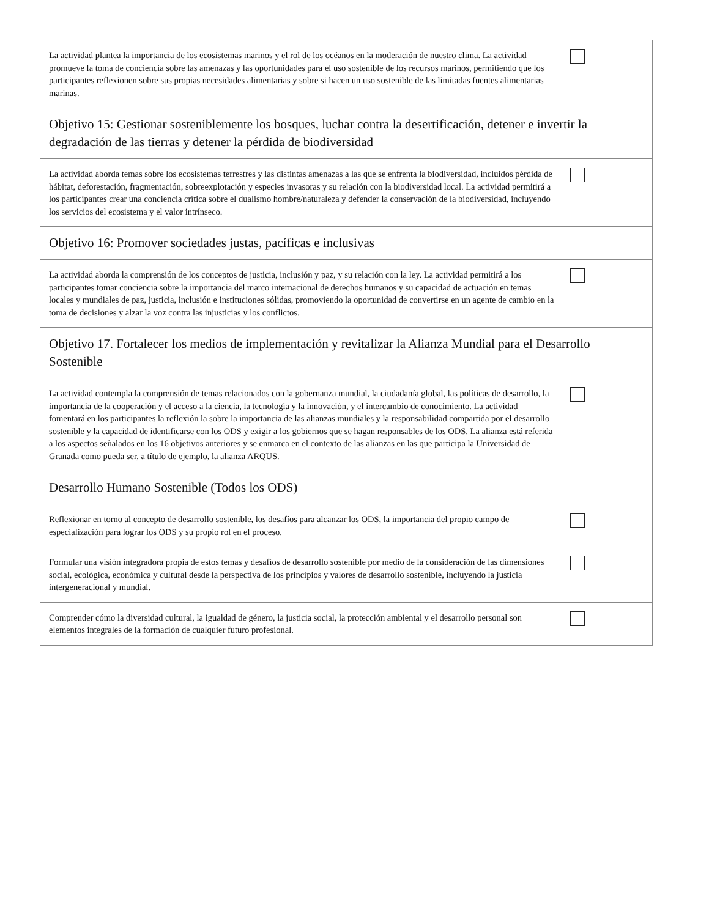| La actividad plantea la importancia de los ecosistemas marinos y el rol de los océanos en la moderación de nuestro clima. La actividad promueve la toma de conciencia sobre las amenazas y las oportunidades para el uso sostenible de los recursos marinos, permitiendo que los participantes reflexionen sobre sus propias necesidades alimentarias y sobre si hacen un uso sostenible de las limitadas fuentes alimentarias marinas. | |
| Objetivo 15: Gestionar sosteniblemente los bosques, luchar contra la desertificación, detener e invertir la degradación de las tierras y detener la pérdida de biodiversidad | |
| La actividad aborda temas sobre los ecosistemas terrestres y las distintas amenazas a las que se enfrenta la biodiversidad, incluidos pérdida de hábitat, deforestación, fragmentación, sobreexplotación y especies invasoras y su relación con la biodiversidad local. La actividad permitirá a los participantes crear una conciencia crítica sobre el dualismo hombre/naturaleza y defender la conservación de la biodiversidad, incluyendo los servicios del ecosistema y el valor intrínseco. | |
| Objetivo 16: Promover sociedades justas, pacíficas e inclusivas | |
| La actividad aborda la comprensión de los conceptos de justicia, inclusión y paz, y su relación con la ley. La actividad permitirá a los participantes tomar conciencia sobre la importancia del marco internacional de derechos humanos y su capacidad de actuación en temas locales y mundiales de paz, justicia, inclusión e instituciones sólidas, promoviendo la oportunidad de convertirse en un agente de cambio en la toma de decisiones y alzar la voz contra las injusticias y los conflictos. | |
| Objetivo 17. Fortalecer los medios de implementación y revitalizar la Alianza Mundial para el Desarrollo Sostenible | |
| La actividad contempla la comprensión de temas relacionados con la gobernanza mundial, la ciudadanía global, las políticas de desarrollo, la importancia de la cooperación y el acceso a la ciencia, la tecnología y la innovación, y el intercambio de conocimiento. La actividad fomentará en los participantes la reflexión la sobre la importancia de las alianzas mundiales y la responsabilidad compartida por el desarrollo sostenible y la capacidad de identificarse con los ODS y exigir a los gobiernos que se hagan responsables de los ODS. La alianza está referida a los aspectos señalados en los 16 objetivos anteriores y se enmarca en el contexto de las alianzas en las que participa la Universidad de Granada como pueda ser, a título de ejemplo, la alianza ARQUS. | |
| Desarrollo Humano Sostenible (Todos los ODS) | |
| Reflexionar en torno al concepto de desarrollo sostenible, los desafíos para alcanzar los ODS, la importancia del propio campo de especialización para lograr los ODS y su propio rol en el proceso. | |
| Formular una visión integradora propia de estos temas y desafíos de desarrollo sostenible por medio de la consideración de las dimensiones social, ecológica, económica y cultural desde la perspectiva de los principios y valores de desarrollo sostenible, incluyendo la justicia intergeneracional y mundial. | |
| Comprender cómo la diversidad cultural, la igualdad de género, la justicia social, la protección ambiental y el desarrollo personal son elementos integrales de la formación de cualquier futuro profesional. | |